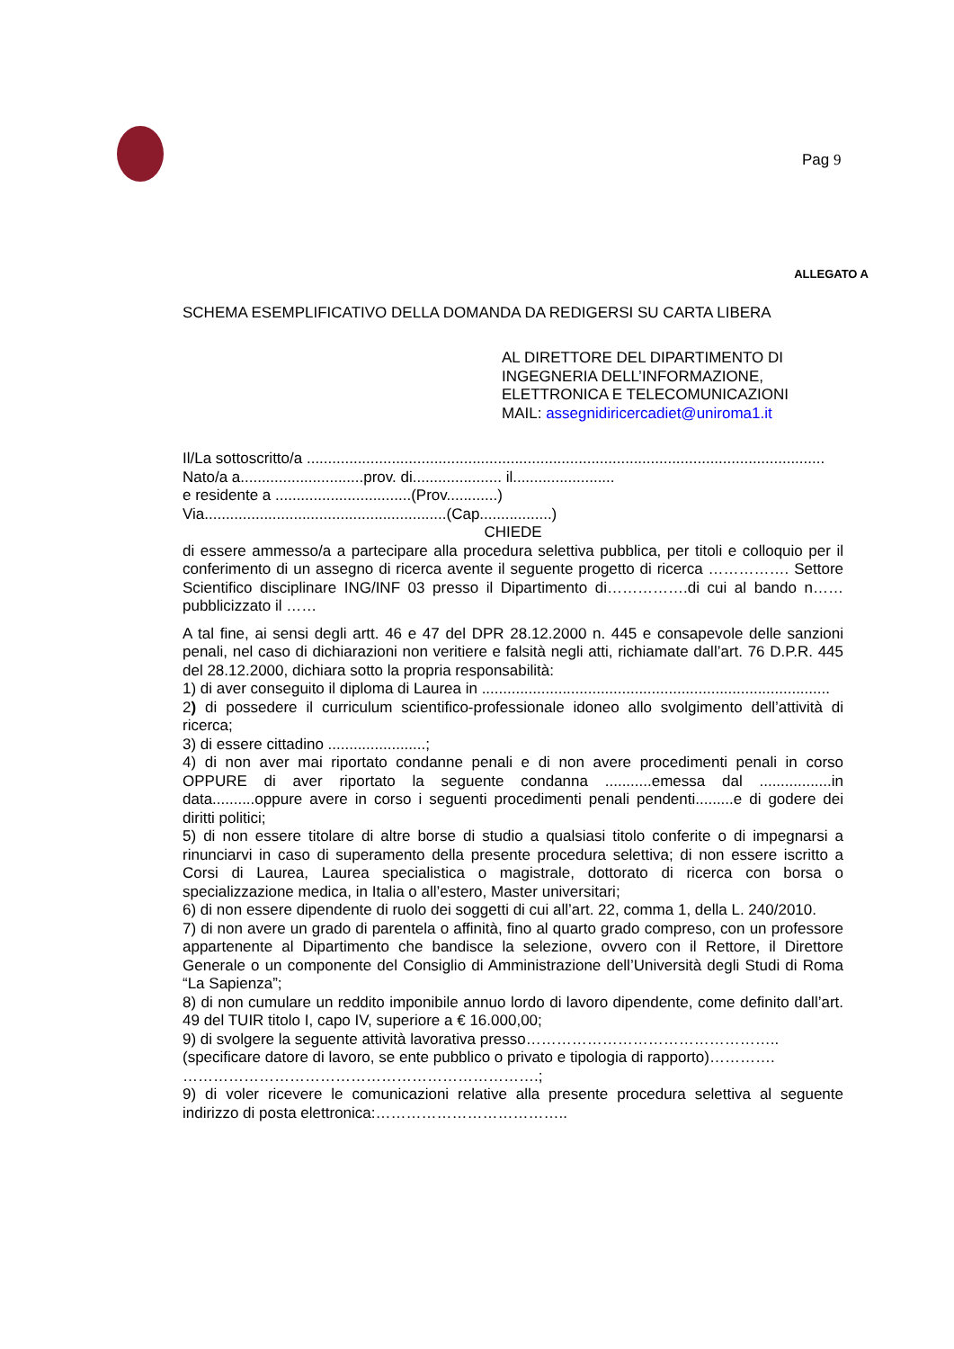Pag 9
ALLEGATO A
SCHEMA ESEMPLIFICATIVO DELLA DOMANDA DA REDIGERSI SU CARTA LIBERA
AL DIRETTORE DEL DIPARTIMENTO DI
INGEGNERIA DELL’INFORMAZIONE,
ELETTRONICA E TELECOMUNICAZIONI
MAIL: assegnidiricercadiet@uniroma1.it
Il/La sottoscritto/a ..........................................................................................................................
Nato/a a.............................prov. di..................... il........................
e residente a ................................(Prov............)
Via.........................................................(Cap.................)
CHIEDE
di essere ammesso/a a partecipare alla procedura selettiva pubblica, per titoli e colloquio per il conferimento di un assegno di ricerca avente il seguente progetto di ricerca ……………. Settore Scientifico disciplinare ING/INF 03 presso il Dipartimento di…………….di cui al bando n……pubblicizzato il ……
A tal fine, ai sensi degli artt. 46 e 47 del DPR 28.12.2000 n. 445 e consapevole delle sanzioni penali, nel caso di dichiarazioni non veritiere e falsità negli atti, richiamate dall’art. 76 D.P.R. 445 del 28.12.2000, dichiara sotto la propria responsabilità:
1) di aver conseguito il diploma di Laurea in ..................................................................................
2) di possedere il curriculum scientifico-professionale idoneo allo svolgimento dell’attività di ricerca;
3) di essere cittadino .......................;
4) di non aver mai riportato condanne penali e di non avere procedimenti penali in corso OPPURE di aver riportato la seguente condanna ...........emessa dal .................in data..........oppure avere in corso i seguenti procedimenti penali pendenti.........e di godere dei diritti politici;
5) di non essere titolare di altre borse di studio a qualsiasi titolo conferite o di impegnarsi a rinunciarvi in caso di superamento della presente procedura selettiva; di non essere iscritto a Corsi di Laurea, Laurea specialistica o magistrale, dottorato di ricerca con borsa o specializzazione medica, in Italia o all’estero, Master universitari;
6) di non essere dipendente di ruolo dei soggetti di cui all’art. 22, comma 1, della L. 240/2010.
7) di non avere un grado di parentela o affinità, fino al quarto grado compreso, con un professore appartenente al Dipartimento che bandisce la selezione, ovvero con il Rettore, il Direttore Generale o un componente del Consiglio di Amministrazione dell’Università degli Studi di Roma “La Sapienza”;
8) di non cumulare un reddito imponibile annuo lordo di lavoro dipendente, come definito dall’art. 49 del TUIR titolo I, capo IV, superiore a € 16.000,00;
9) di svolgere la seguente attività lavorativa presso…………………………………………..
(specificare datore di lavoro, se ente pubblico o privato e tipologia di rapporto)………….
…………………………………………………………….;
9) di voler ricevere le comunicazioni relative alla presente procedura selettiva al seguente indirizzo di posta elettronica:………………………………..